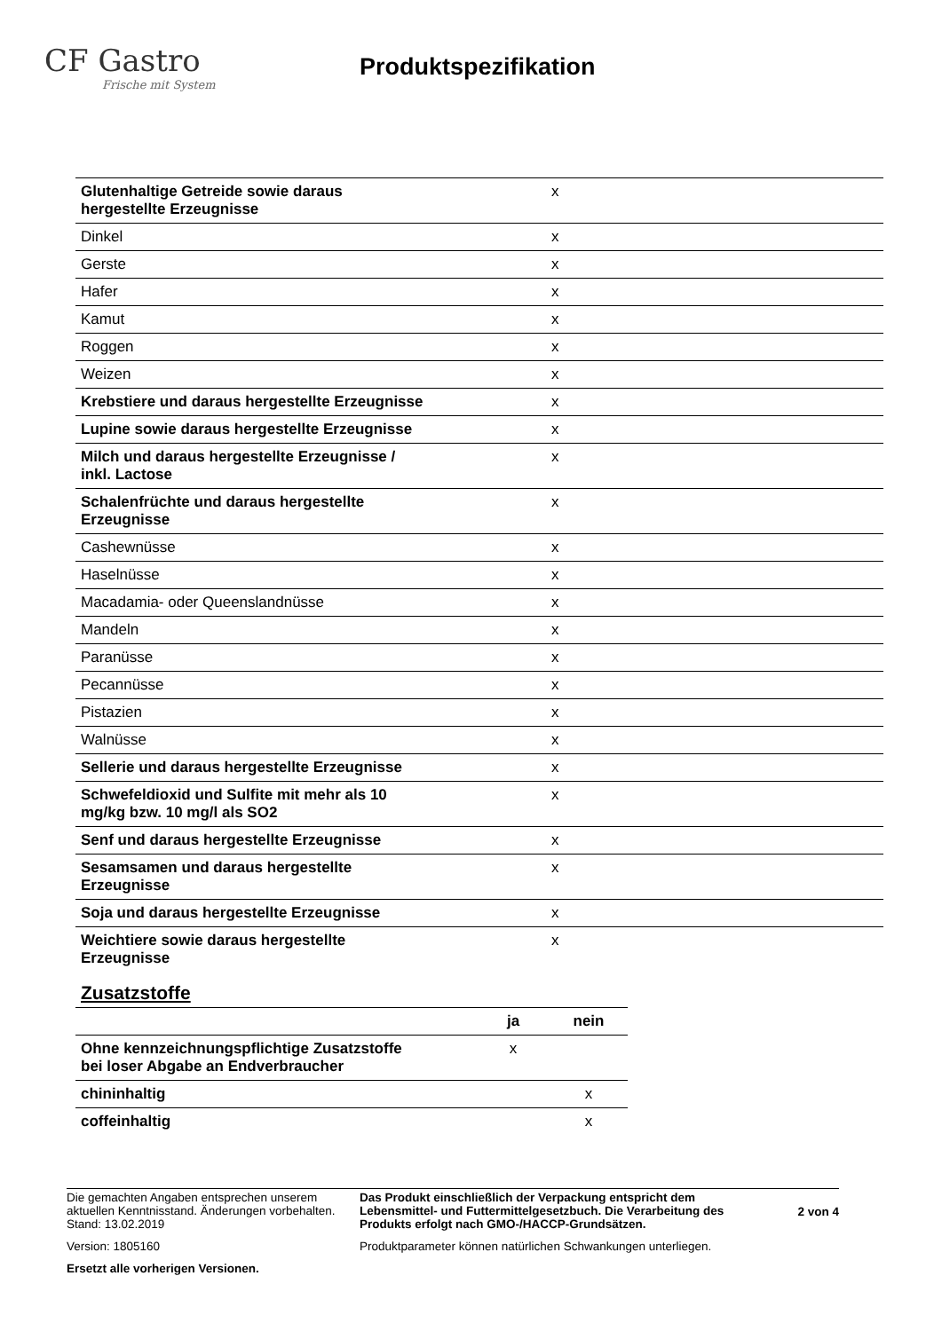CF Gastro
Frische mit System
Produktspezifikation
| Glutenhaltige Getreide sowie daraus hergestellte Erzeugnisse | x |
| Dinkel | x |
| Gerste | x |
| Hafer | x |
| Kamut | x |
| Roggen | x |
| Weizen | x |
| Krebstiere und daraus hergestellte Erzeugnisse | x |
| Lupine sowie daraus hergestellte Erzeugnisse | x |
| Milch und daraus hergestellte Erzeugnisse / inkl. Lactose | x |
| Schalenfrüchte und daraus hergestellte Erzeugnisse | x |
| Cashewnüsse | x |
| Haselnüsse | x |
| Macadamia- oder Queenslandnüsse | x |
| Mandeln | x |
| Paranüsse | x |
| Pecannüsse | x |
| Pistazien | x |
| Walnüsse | x |
| Sellerie und daraus hergestellte Erzeugnisse | x |
| Schwefeldioxid und Sulfite mit mehr als 10 mg/kg bzw. 10 mg/l als SO2 | x |
| Senf und daraus hergestellte Erzeugnisse | x |
| Sesamsamen und daraus hergestellte Erzeugnisse | x |
| Soja und daraus hergestellte Erzeugnisse | x |
| Weichtiere sowie daraus hergestellte Erzeugnisse | x |
Zusatzstoffe
| | ja | nein |
| --- | --- | --- |
| Ohne kennzeichnungspflichtige Zusatzstoffe bei loser Abgabe an Endverbraucher | x | |
| chininhaltig | | x |
| coffeinhaltig | | x |
Die gemachten Angaben entsprechen unserem aktuellen Kenntnisstand. Änderungen vorbehalten. Stand: 13.02.2019
Version: 1805160
Ersetzt alle vorherigen Versionen.
Das Produkt einschließlich der Verpackung entspricht dem Lebensmittel- und Futtermittelgesetzbuch. Die Verarbeitung des Produkts erfolgt nach GMO-/HACCP-Grundsätzen.
Produktparameter können natürlichen Schwankungen unterliegen.
2 von 4